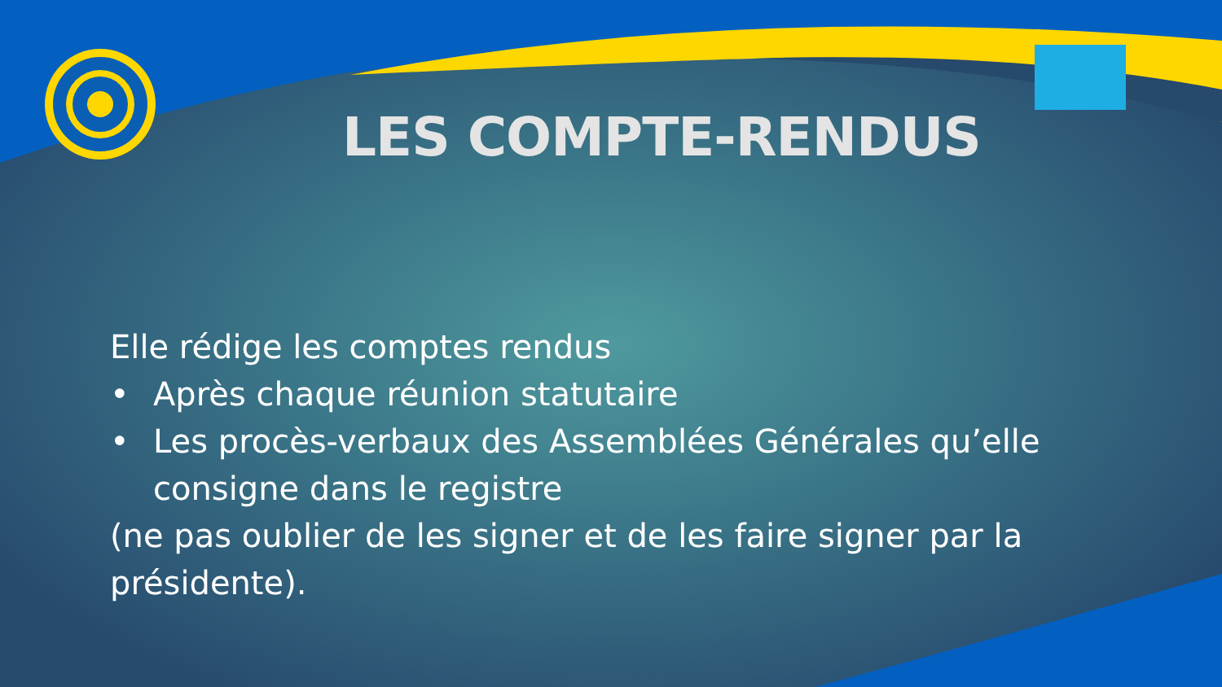LES COMPTE-RENDUS
Elle rédige les comptes rendus
• Après chaque réunion statutaire
• Les procès-verbaux des Assemblées Générales qu’elle consigne dans le registre
(ne pas oublier de les signer et de les faire signer par la présidente).